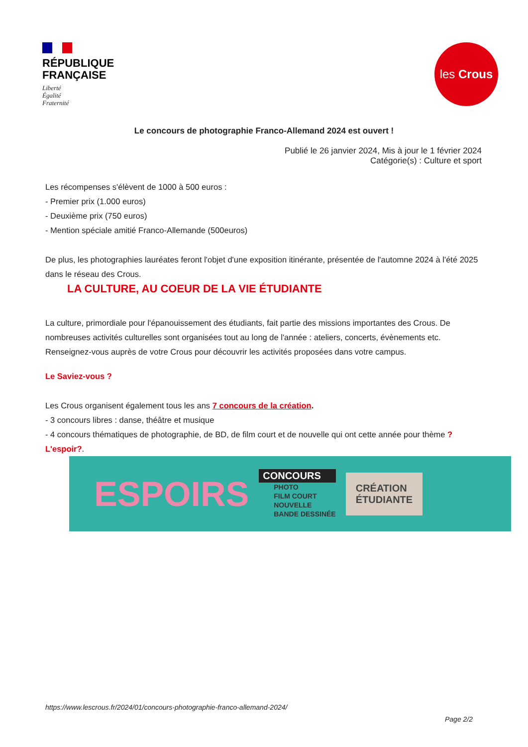RÉPUBLIQUE
FRANÇAISE
Liberté
Égalité
Fraternité
les Crous
Le concours de photographie Franco-Allemand 2024 est ouvert !
Publié le 26 janvier 2024, Mis à jour le 1 février 2024
Catégorie(s) : Culture et sport
Les récompenses s'élèvent de 1000 à 500 euros :
- Premier prix (1.000 euros)
- Deuxième prix (750 euros)
- Mention spéciale amitié Franco-Allemande (500euros)
De plus, les photographies lauréates feront l'objet d'une exposition itinérante, présentée de l'automne 2024 à l'été 2025 dans le réseau des Crous.
LA CULTURE, AU COEUR DE LA VIE ÉTUDIANTE
La culture, primordiale pour l'épanouissement des étudiants, fait partie des missions importantes des Crous. De nombreuses activités culturelles sont organisées tout au long de l'année : ateliers, concerts, évènements etc. Renseignez-vous auprès de votre Crous pour découvrir les activités proposées dans votre campus.
Le Saviez-vous ?
Les Crous organisent également tous les ans 7 concours de la création.
- 3 concours libres : danse, théâtre et musique
- 4 concours thématiques de photographie, de BD, de film court et de nouvelle qui ont cette année pour thème ?L'espoir?.
ESPOIRS
CONCOURS
PHOTO
FILM COURT
NOUVELLE
BANDE DESSINÉE
CRÉATION
ÉTUDIANTE
https://www.lescrous.fr/2024/01/concours-photographie-franco-allemand-2024/
Page 2/2